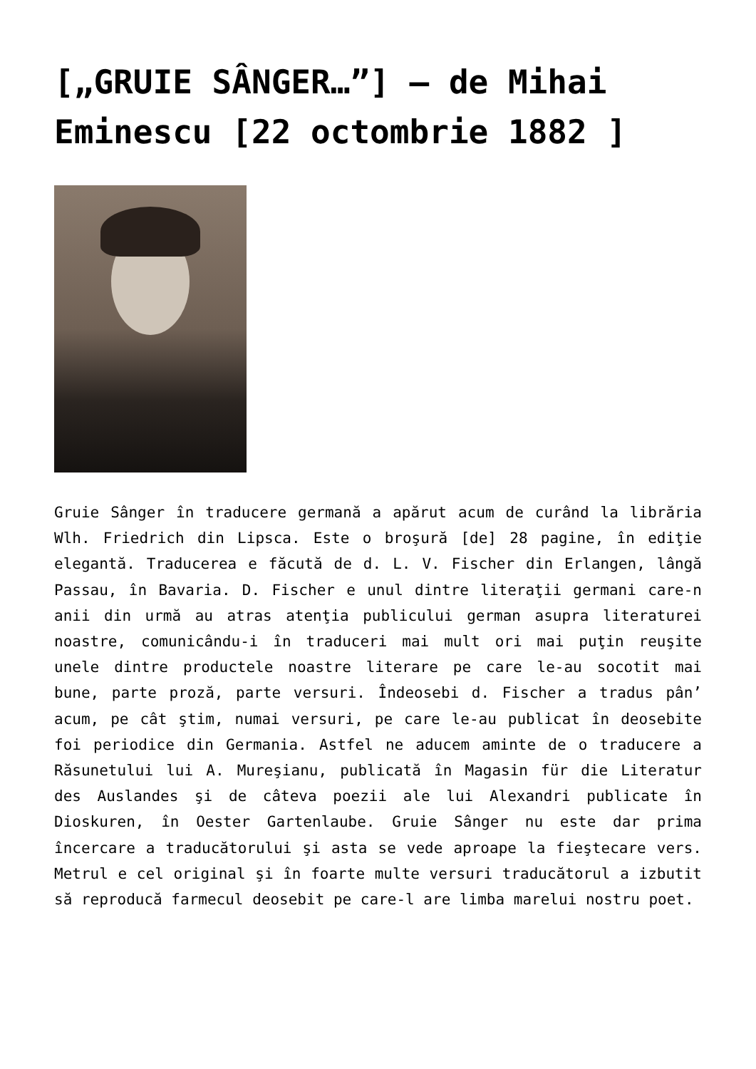[„GRUIE SÂNGER…”] – de Mihai Eminescu [22 octombrie 1882 ]
Gruie Sânger în traducere germană a apărut acum de curând la librăria Wlh. Friedrich din Lipsca. Este o broşură [de] 28 pagine, în ediţie elegantă. Traducerea e făcută de d. L. V. Fischer din Erlangen, lângă Passau, în Bavaria. D. Fischer e unul dintre literaţii germani care-n anii din urmă au atras atenţia publicului german asupra literaturei noastre, comunicându-i în traduceri mai mult ori mai puţin reuşite unele dintre productele noastre literare pe care le-au socotit mai bune, parte proză, parte versuri. Îndeosebi d. Fischer a tradus pân’ acum, pe cât ştim, numai versuri, pe care le-au publicat în deosebite foi periodice din Germania. Astfel ne aducem aminte de o traducere a Răsunetului lui A. Mureşianu, publicată în Magasin für die Literatur des Auslandes şi de câteva poezii ale lui Alexandri publicate în Dioskuren, în Oester Gartenlaube. Gruie Sânger nu este dar prima încercare a traducătorului şi asta se vede aproape la fieştecare vers. Metrul e cel original şi în foarte multe versuri traducătorul a izbutit să reproducă farmecul deosebit pe care-l are limba marelui nostru poet.